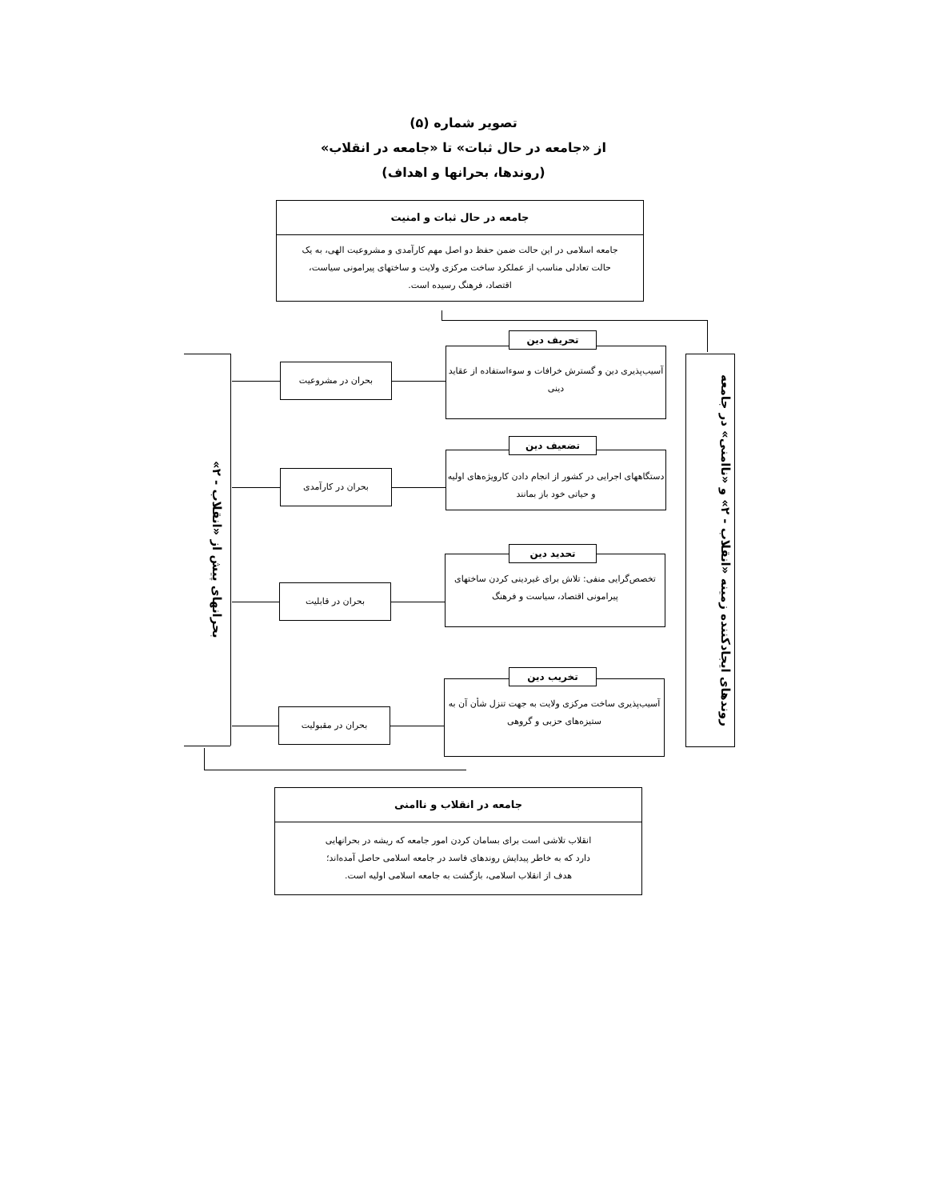تصویر شماره (۵)
از «جامعه در حال ثبات» تا «جامعه در انقلاب»
(روندها، بحرانها و اهداف)
جامعه در حال ثبات و امنیت
جامعه اسلامی در این حالت ضمن حفظ دو اصل مهم کارآمدی و مشروعیت الهی، به یک حالت تعادلی مناسب از عملکرد ساخت مرکزی ولایت و ساختهای پیرامونی سیاست، اقتصاد، فرهنگ رسیده است.
روندهای ایجادکننده زمینه «انقلاب - ۲» و «ناامنی» در جامعه
آسیب‌پذیری دین و گسترش خرافات و سوءاستفاده از عقاید دینی
تحریف دین
دستگاههای اجرایی در کشور از انجام دادن کارویژه‌های اولیه و حیاتی خود باز بمانند
تضعیف دین
تخصص‌گرایی منفی: تلاش برای غیردینی کردن ساختهای پیرامونی اقتصاد، سیاست و فرهنگ
تحدید دین
آسیب‌پذیری ساخت مرکزی ولایت به جهت تنزل شأن آن به ستیزه‌های حزبی و گروهی
تخریب دین
بحران در مشروعیت
بحران در کارآمدی
بحران در قابلیت
بحران در مقبولیت
بحرانهای پیش از «انقلاب - ۲»
جامعه در انقلاب و ناامنی
انقلاب تلاشی است برای بسامان کردن امور جامعه که ریشه در بحرانهایی دارد که به خاطر پیدایش روندهای فاسد در جامعه اسلامی حاصل آمده‌اند؛ هدف از انقلاب اسلامی، بازگشت به جامعه اسلامی اولیه است.